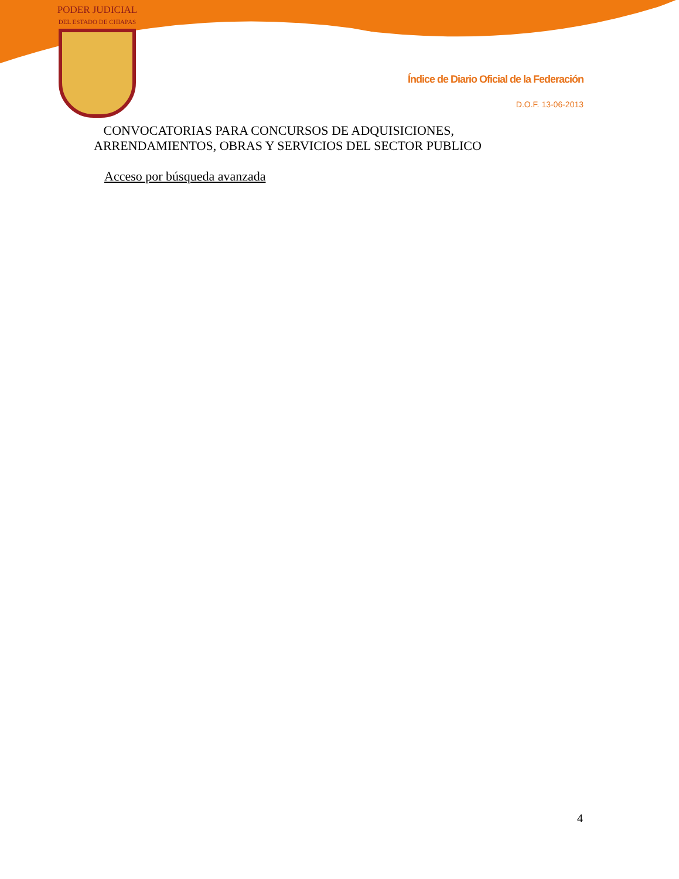PODER JUDICIAL
DEL ESTADO DE CHIAPAS
Índice de Diario Oficial de la Federación
D.O.F. 13-06-2013
CONVOCATORIAS PARA CONCURSOS DE ADQUISICIONES,
ARRENDAMIENTOS, OBRAS Y SERVICIOS DEL SECTOR PUBLICO
Acceso por búsqueda avanzada
4